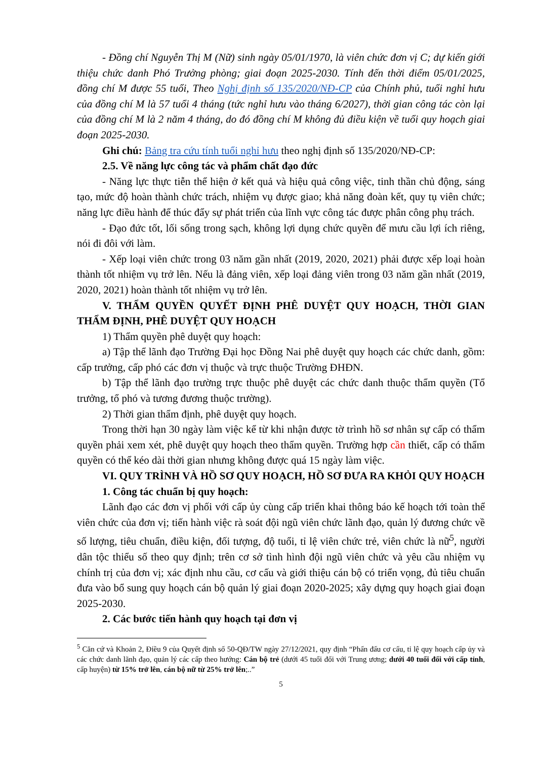- Đồng chí Nguyễn Thị M (Nữ) sinh ngày 05/01/1970, là viên chức đơn vị C; dự kiến giới thiệu chức danh Phó Trưởng phòng; giai đoạn 2025-2030. Tính đến thời điểm 05/01/2025, đồng chí M được 55 tuổi, Theo Nghị định số 135/2020/NĐ-CP của Chính phủ, tuổi nghỉ hưu của đồng chí M là 57 tuổi 4 tháng (tức nghỉ hưu vào tháng 6/2027), thời gian công tác còn lại của đồng chí M là 2 năm 4 tháng, do đó đồng chí M không đủ điều kiện về tuổi quy hoạch giai đoạn 2025-2030.
Ghi chú: Bảng tra cứu tính tuổi nghỉ hưu theo nghị định số 135/2020/NĐ-CP:
2.5. Về năng lực công tác và phẩm chất đạo đức
- Năng lực thực tiễn thể hiện ở kết quả và hiệu quả công việc, tinh thần chủ động, sáng tạo, mức độ hoàn thành chức trách, nhiệm vụ được giao; khả năng đoàn kết, quy tụ viên chức; năng lực điều hành để thúc đẩy sự phát triển của lĩnh vực công tác được phân công phụ trách.
- Đạo đức tốt, lối sống trong sạch, không lợi dụng chức quyền để mưu cầu lợi ích riêng, nói đi đôi với làm.
- Xếp loại viên chức trong 03 năm gần nhất (2019, 2020, 2021) phải được xếp loại hoàn thành tốt nhiệm vụ trở lên. Nếu là đảng viên, xếp loại đảng viên trong 03 năm gần nhất (2019, 2020, 2021) hoàn thành tốt nhiệm vụ trở lên.
V. THẨM QUYỀN QUYẾT ĐỊNH PHÊ DUYỆT QUY HOẠCH, THỜI GIAN THẨM ĐỊNH, PHÊ DUYỆT QUY HOẠCH
1) Thẩm quyền phê duyệt quy hoạch:
a) Tập thể lãnh đạo Trường Đại học Đồng Nai phê duyệt quy hoạch các chức danh, gồm: cấp trưởng, cấp phó các đơn vị thuộc và trực thuộc Trường ĐHĐN.
b) Tập thể lãnh đạo trường trực thuộc phê duyệt các chức danh thuộc thẩm quyền (Tổ trưởng, tổ phó và tương đương thuộc trường).
2) Thời gian thẩm định, phê duyệt quy hoạch.
Trong thời hạn 30 ngày làm việc kể từ khi nhận được tờ trình hồ sơ nhân sự cấp có thẩm quyền phải xem xét, phê duyệt quy hoạch theo thẩm quyền. Trường hợp cần thiết, cấp có thẩm quyền có thể kéo dài thời gian nhưng không được quá 15 ngày làm việc.
VI. QUY TRÌNH VÀ HỒ SƠ QUY HOẠCH, HỒ SƠ ĐƯA RA KHỎI QUY HOẠCH
1. Công tác chuẩn bị quy hoạch:
Lãnh đạo các đơn vị phối với cấp ủy cùng cấp triển khai thông báo kế hoạch tới toàn thể viên chức của đơn vị; tiến hành việc rà soát đội ngũ viên chức lãnh đạo, quản lý đương chức về số lượng, tiêu chuẩn, điều kiện, đối tượng, độ tuổi, tỉ lệ viên chức trẻ, viên chức là nữ<sup>5</sup>, người dân tộc thiểu số theo quy định; trên cơ sở tình hình đội ngũ viên chức và yêu cầu nhiệm vụ chính trị của đơn vị; xác định nhu cầu, cơ cấu và giới thiệu cán bộ có triển vọng, đủ tiêu chuẩn đưa vào bổ sung quy hoạch cán bộ quản lý giai đoạn 2020-2025; xây dựng quy hoạch giai đoạn 2025-2030.
2. Các bước tiến hành quy hoạch tại đơn vị
<sup>5</sup> Căn cứ và Khoản 2, Điều 9 của Quyết định số 50-QĐ/TW ngày 27/12/2021, quy định “Phấn đấu cơ cấu, tỉ lệ quy hoạch cấp ủy và các chức danh lãnh đạo, quản lý các cấp theo hướng: Cán bộ trẻ (dưới 45 tuổi đối với Trung ương; dưới 40 tuổi đối với cấp tỉnh, cấp huyện) từ 15% trở lên, cán bộ nữ từ 25% trở lên;..”
5